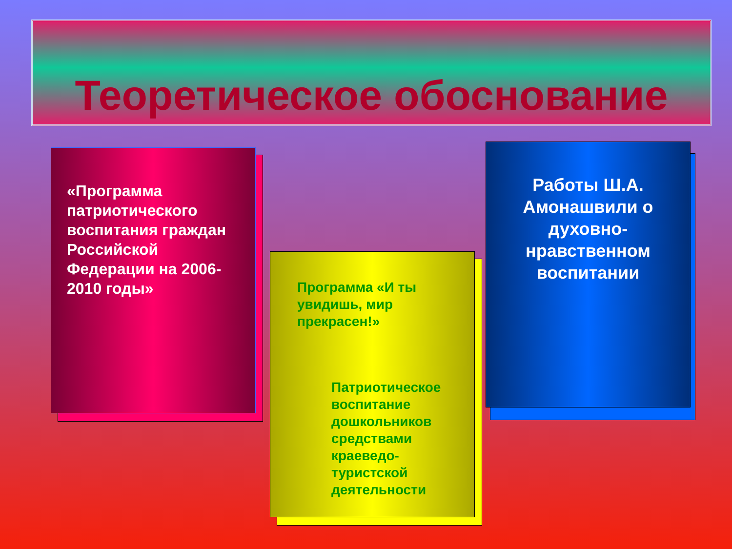Теоретическое обоснование
«Программа патриотического воспитания граждан Российской Федерации на 2006-2010 годы»
Программа «И ты увидишь, мир прекрасен!»
Патриотическое воспитание дошкольников средствами краеведо-туристской деятельности
Работы Ш.А. Амонашвили о духовно-нравственном воспитании